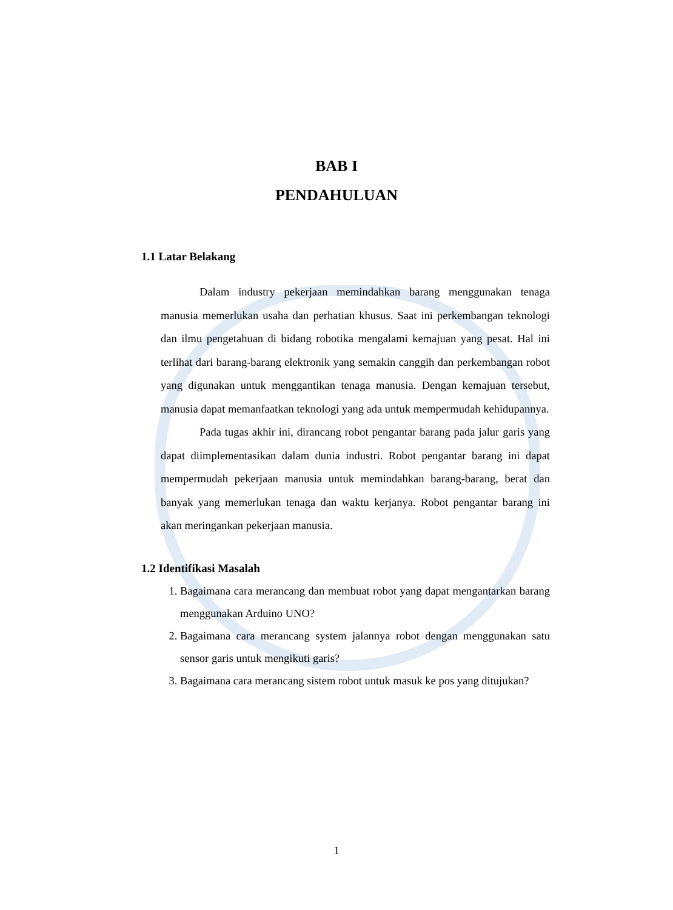BAB I
PENDAHULUAN
1.1 Latar Belakang
Dalam industry pekerjaan memindahkan barang menggunakan tenaga manusia memerlukan usaha dan perhatian khusus. Saat ini perkembangan teknologi dan ilmu pengetahuan di bidang robotika mengalami kemajuan yang pesat. Hal ini terlihat dari barang-barang elektronik yang semakin canggih dan perkembangan robot yang digunakan untuk menggantikan tenaga manusia. Dengan kemajuan tersebut, manusia dapat memanfaatkan teknologi yang ada untuk mempermudah kehidupannya.
Pada tugas akhir ini, dirancang robot pengantar barang pada jalur garis yang dapat diimplementasikan dalam dunia industri. Robot pengantar barang ini dapat mempermudah pekerjaan manusia untuk memindahkan barang-barang, berat dan banyak yang memerlukan tenaga dan waktu kerjanya. Robot pengantar barang ini akan meringankan pekerjaan manusia.
1.2 Identifikasi Masalah
1. Bagaimana cara merancang dan membuat robot yang dapat mengantarkan barang menggunakan Arduino UNO?
2. Bagaimana cara merancang system jalannya robot dengan menggunakan satu sensor garis untuk mengikuti garis?
3. Bagaimana cara merancang sistem robot untuk masuk ke pos yang ditujukan?
1